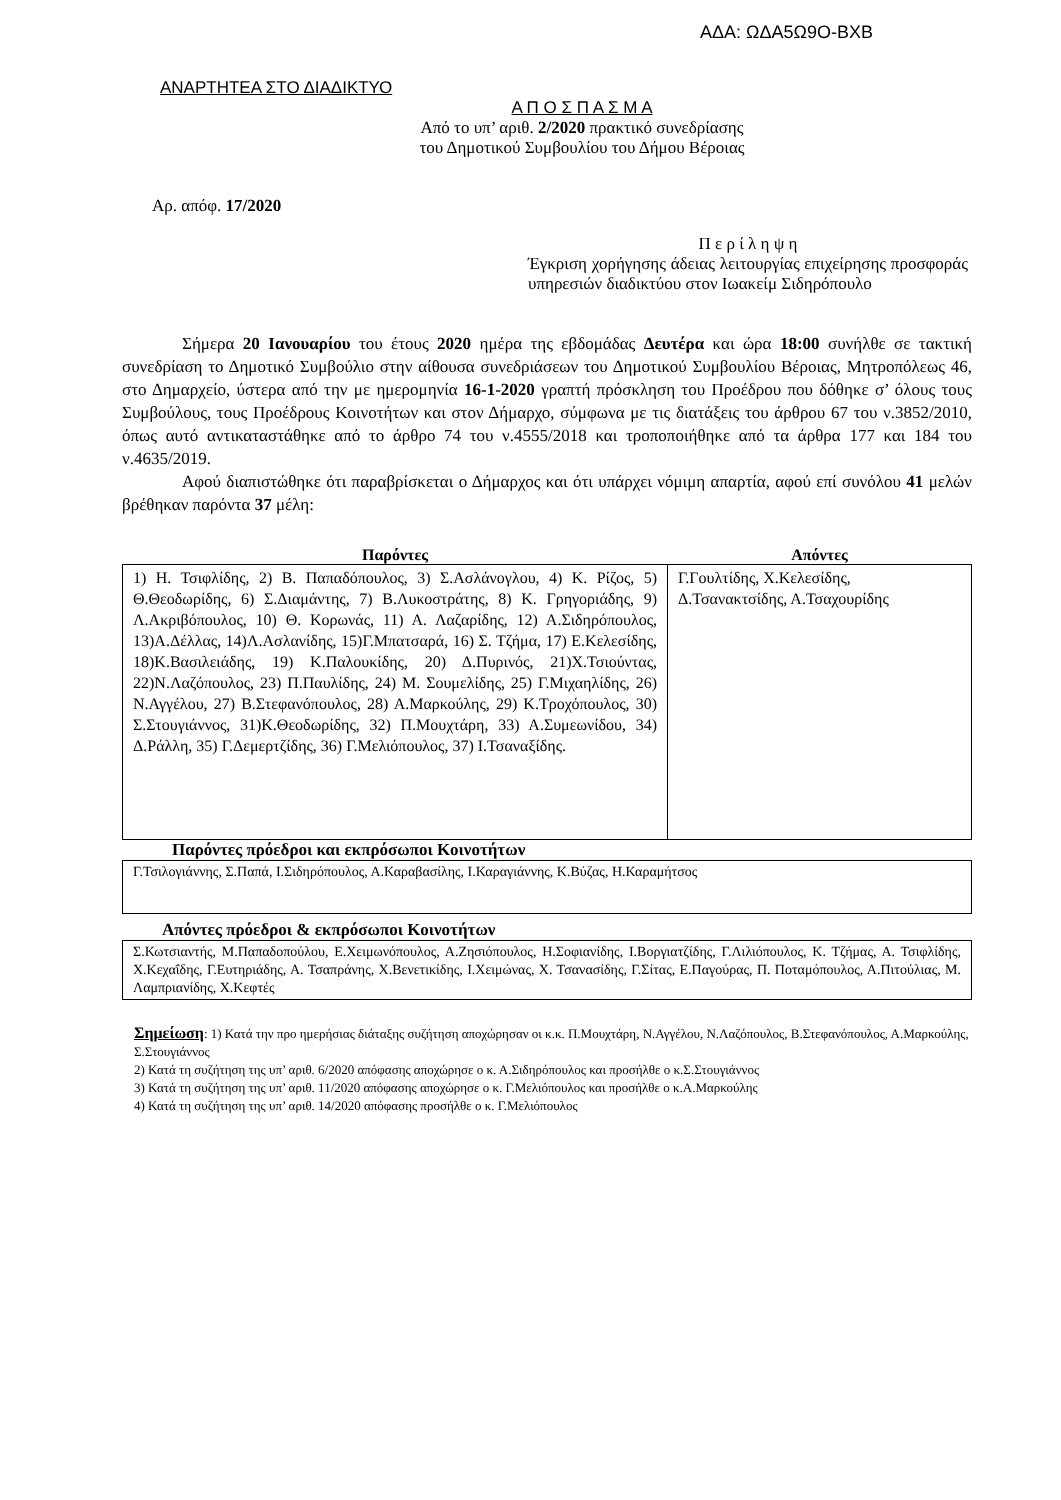ΑΔΑ: ΩΔΑ5Ω9Ο-ΒΧΒ
ΑΝΑΡΤΗΤΕΑ ΣΤΟ ΔΙΑΔΙΚΤΥΟ
Α Π Ο Σ Π Α Σ Μ Α
Από το υπ’ αριθ. 2/2020 πρακτικό συνεδρίασης
του Δημοτικού Συμβουλίου του Δήμου Βέροιας
Αρ. απόφ. 17/2020
Π ε ρ ί λ η ψ η
Έγκριση χορήγησης άδειας λειτουργίας επιχείρησης προσφοράς υπηρεσιών διαδικτύου στον Ιωακείμ Σιδηρόπουλο
Σήμερα 20 Ιανουαρίου του έτους 2020 ημέρα της εβδομάδας Δευτέρα και ώρα 18:00 συνήλθε σε τακτική συνεδρίαση το Δημοτικό Συμβούλιο στην αίθουσα συνεδριάσεων του Δημοτικού Συμβουλίου Βέροιας, Μητροπόλεως 46, στο Δημαρχείο, ύστερα από την με ημερομηνία 16-1-2020 γραπτή πρόσκληση του Προέδρου που δόθηκε σ’ όλους τους Συμβούλους, τους Προέδρους Κοινοτήτων και στον Δήμαρχο, σύμφωνα με τις διατάξεις του άρθρου 67 του ν.3852/2010, όπως αυτό αντικαταστάθηκε από το άρθρο 74 του ν.4555/2018 και τροποποιήθηκε από τα άρθρα 177 και 184 του ν.4635/2019.
Αφού διαπιστώθηκε ότι παραβρίσκεται ο Δήμαρχος και ότι υπάρχει νόμιμη απαρτία, αφού επί συνόλου 41 μελών βρέθηκαν παρόντα 37 μέλη:
| Παρόντες | Απόντες |
| --- | --- |
| 1) Η. Τσιφλίδης, 2) Β. Παπαδόπουλος, 3) Σ.Ασλάνογλου, 4) Κ. Ρίζος, 5) Θ.Θεοδωρίδης, 6) Σ.Διαμάντης, 7) Β.Λυκοστράτης, 8) Κ. Γρηγοριάδης, 9) Λ.Ακριβόπουλος, 10) Θ. Κορωνάς, 11) Α. Λαζαρίδης, 12) Α.Σιδηρόπουλος, 13)Α.Δέλλας, 14)Λ.Ασλανίδης, 15)Γ.Μπατσαρά, 16) Σ. Τζήμα, 17) Ε.Κελεσίδης, 18)Κ.Βασιλειάδης, 19) Κ.Παλουκίδης, 20) Δ.Πυρινός, 21)Χ.Τσιούντας, 22)Ν.Λαζόπουλος, 23) Π.Παυλίδης, 24) Μ. Σουμελίδης, 25) Γ.Μιχαηλίδης, 26) Ν.Αγγέλου, 27) Β.Στεφανόπουλος, 28) Α.Μαρκούλης, 29) Κ.Τροχόπουλος, 30) Σ.Στουγιάννος, 31)Κ.Θεοδωρίδης, 32) Π.Μουχτάρη, 33) Α.Συμεωνίδου, 34) Δ.Ράλλη, 35) Γ.Δεμερτζίδης, 36) Γ.Μελιόπουλος, 37) Ι.Τσαναξίδης. | Γ.Γουλτίδης, Χ.Κελεσίδης, Δ.Τσανακτσίδης, Α.Τσαχουρίδης |
Παρόντες πρόεδροι και εκπρόσωποι Κοινοτήτων
| Γ.Τσιλογιάννης, Σ.Παπά, Ι.Σιδηρόπουλος, Α.Καραβασίλης, Ι.Καραγιάννης, Κ.Βύζας, Η.Καραμήτσος |
Απόντες πρόεδροι & εκπρόσωποι Κοινοτήτων
| Σ.Κωτσιαντής, Μ.Παπαδοπούλου, Ε.Χειμωνόπουλος, Α.Ζησιόπουλος, Η.Σοφιανίδης, Ι.Βοργιατζίδης, Γ.Λιλιόπουλος, Κ. Τζήμας, Α. Τσιφλίδης, Χ.Κεχαΐδης, Γ.Ευτηριάδης, Α. Τσαπράνης, Χ.Βενετικίδης, Ι.Χειμώνας, Χ. Τσανασίδης, Γ.Σίτας, Ε.Παγούρας, Π. Ποταμόπουλος, Α.Πιτούλιας, Μ. Λαμπριανίδης, Χ.Κεφτές |
Σημείωση: 1) Κατά την προ ημερήσιας διάταξης συζήτηση αποχώρησαν οι κ.κ. Π.Μουχτάρη, Ν.Αγγέλου, Ν.Λαζόπουλος, Β.Στεφανόπουλος, Α.Μαρκούλης, Σ.Στουγιάννος
2) Κατά τη συζήτηση της υπ’ αριθ. 6/2020 απόφασης αποχώρησε ο κ. Α.Σιδηρόπουλος και προσήλθε ο κ.Σ.Στουγιάννος
3) Κατά τη συζήτηση της υπ’ αριθ. 11/2020 απόφασης αποχώρησε ο κ. Γ.Μελιόπουλος και προσήλθε ο κ.Α.Μαρκούλης
4) Κατά τη συζήτηση της υπ’ αριθ. 14/2020 απόφασης προσήλθε ο κ. Γ.Μελιόπουλος